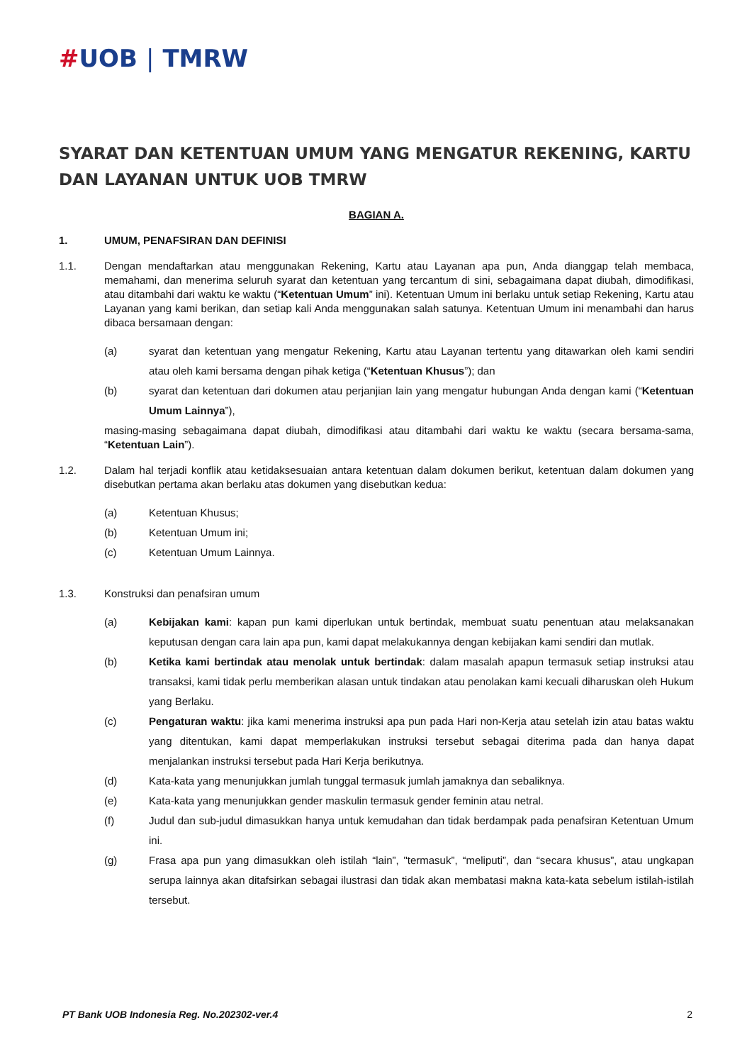#UOB | TMRW
SYARAT DAN KETENTUAN UMUM YANG MENGATUR REKENING, KARTU DAN LAYANAN UNTUK UOB TMRW
BAGIAN A.
1. UMUM, PENAFSIRAN DAN DEFINISI
1.1. Dengan mendaftarkan atau menggunakan Rekening, Kartu atau Layanan apa pun, Anda dianggap telah membaca, memahami, dan menerima seluruh syarat dan ketentuan yang tercantum di sini, sebagaimana dapat diubah, dimodifikasi, atau ditambahi dari waktu ke waktu (“Ketentuan Umum” ini). Ketentuan Umum ini berlaku untuk setiap Rekening, Kartu atau Layanan yang kami berikan, dan setiap kali Anda menggunakan salah satunya. Ketentuan Umum ini menambahi dan harus dibaca bersamaan dengan:
(a) syarat dan ketentuan yang mengatur Rekening, Kartu atau Layanan tertentu yang ditawarkan oleh kami sendiri atau oleh kami bersama dengan pihak ketiga (“Ketentuan Khusus”); dan
(b) syarat dan ketentuan dari dokumen atau perjanjian lain yang mengatur hubungan Anda dengan kami (“Ketentuan Umum Lainnya”),
masing-masing sebagaimana dapat diubah, dimodifikasi atau ditambahi dari waktu ke waktu (secara bersama-sama, “Ketentuan Lain”).
1.2. Dalam hal terjadi konflik atau ketidaksesuaian antara ketentuan dalam dokumen berikut, ketentuan dalam dokumen yang disebutkan pertama akan berlaku atas dokumen yang disebutkan kedua:
(a) Ketentuan Khusus;
(b) Ketentuan Umum ini;
(c) Ketentuan Umum Lainnya.
1.3. Konstruksi dan penafsiran umum
(a) Kebijakan kami: kapan pun kami diperlukan untuk bertindak, membuat suatu penentuan atau melaksanakan keputusan dengan cara lain apa pun, kami dapat melakukannya dengan kebijakan kami sendiri dan mutlak.
(b) Ketika kami bertindak atau menolak untuk bertindak: dalam masalah apapun termasuk setiap instruksi atau transaksi, kami tidak perlu memberikan alasan untuk tindakan atau penolakan kami kecuali diharuskan oleh Hukum yang Berlaku.
(c) Pengaturan waktu: jika kami menerima instruksi apa pun pada Hari non-Kerja atau setelah izin atau batas waktu yang ditentukan, kami dapat memperlakukan instruksi tersebut sebagai diterima pada dan hanya dapat menjalankan instruksi tersebut pada Hari Kerja berikutnya.
(d) Kata-kata yang menunjukkan jumlah tunggal termasuk jumlah jamaknya dan sebaliknya.
(e) Kata-kata yang menunjukkan gender maskulin termasuk gender feminin atau netral.
(f) Judul dan sub-judul dimasukkan hanya untuk kemudahan dan tidak berdampak pada penafsiran Ketentuan Umum ini.
(g) Frasa apa pun yang dimasukkan oleh istilah “lain”, "termasuk”, “meliputi”, dan “secara khusus”, atau ungkapan serupa lainnya akan ditafsirkan sebagai ilustrasi dan tidak akan membatasi makna kata-kata sebelum istilah-istilah tersebut.
PT Bank UOB Indonesia Reg. No.202302-ver.4 2